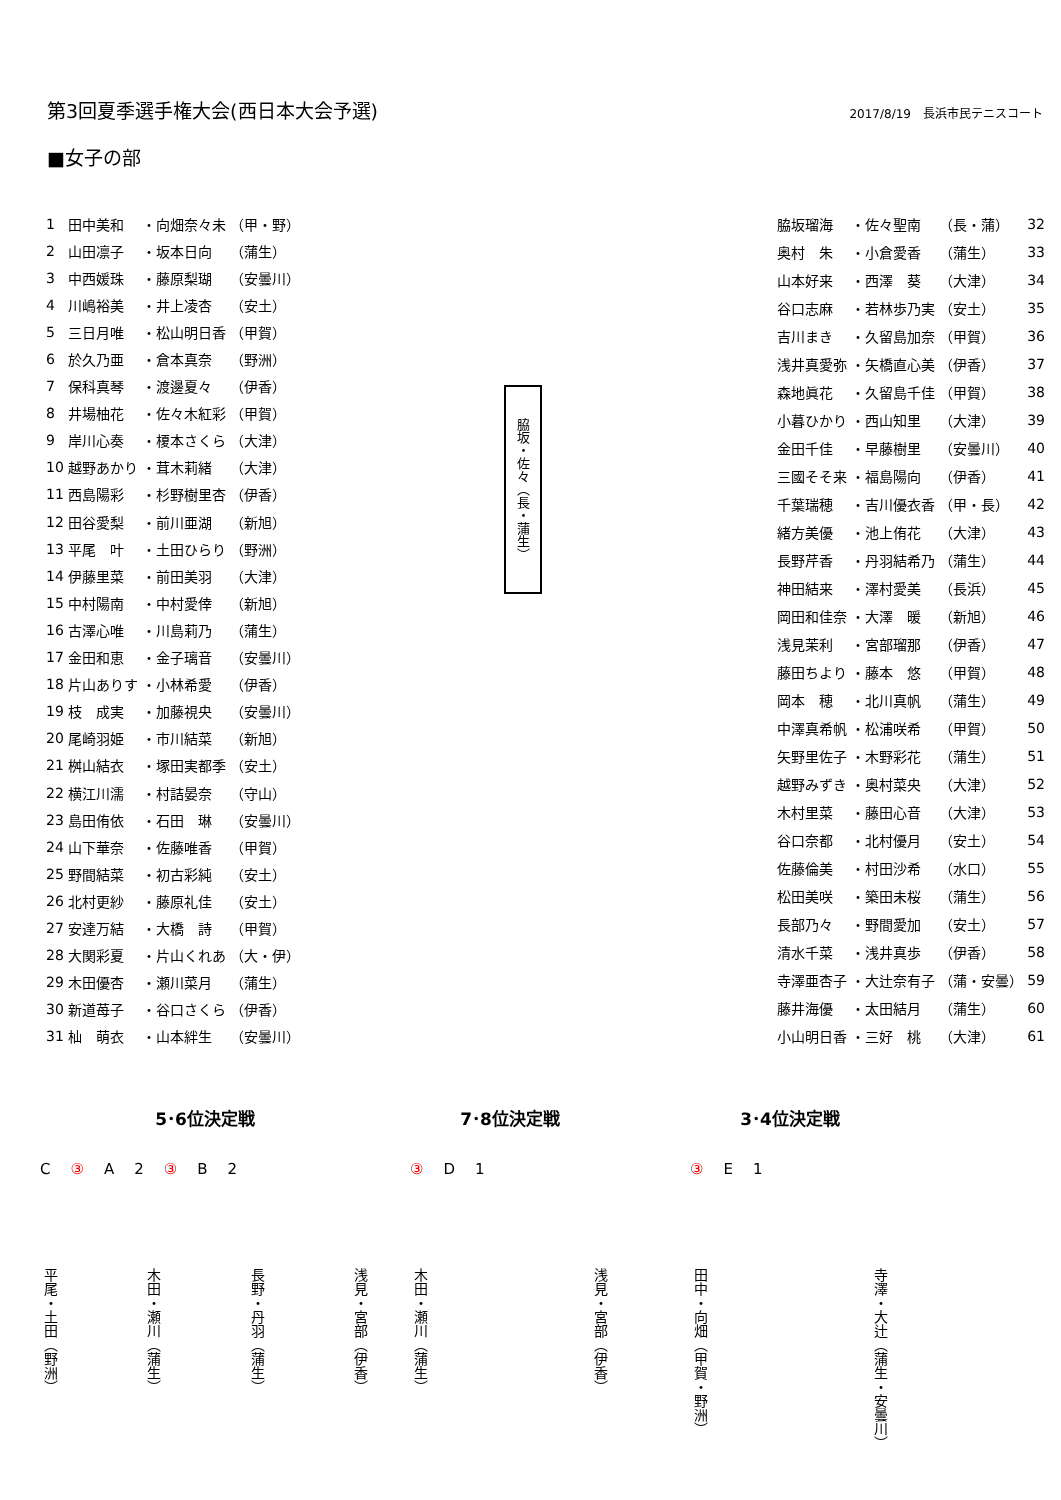第3回夏季選手権大会(西日本大会予選)
2017/8/19　長浜市民テニスコート
■女子の部
| 1 | 田中美和 | ・向畑奈々未 | （甲・野） |
| 2 | 山田凛子 | ・坂本日向 | （蒲生） |
| 3 | 中西媛珠 | ・藤原梨瑚 | （安曇川） |
| 4 | 川嶋裕美 | ・井上凌杏 | （安土） |
| 5 | 三日月唯 | ・松山明日香 | （甲賀） |
| 6 | 於久乃亜 | ・倉本真奈 | （野洲） |
| 7 | 保科真琴 | ・渡邊夏々 | （伊香） |
| 8 | 井場柚花 | ・佐々木紅彩 | （甲賀） |
| 9 | 岸川心奏 | ・榎本さくら | （大津） |
| 10 | 越野あかり | ・茸木莉緒 | （大津） |
| 11 | 西島陽彩 | ・杉野樹里杏 | （伊香） |
| 12 | 田谷愛梨 | ・前川亜湖 | （新旭） |
| 13 | 平尾 叶 | ・土田ひらり | （野洲） |
| 14 | 伊藤里菜 | ・前田美羽 | （大津） |
| 15 | 中村陽南 | ・中村愛倖 | （新旭） |
| 16 | 古澤心唯 | ・川島莉乃 | （蒲生） |
| 17 | 金田和恵 | ・金子璃音 | （安曇川） |
| 18 | 片山ありす | ・小林希愛 | （伊香） |
| 19 | 枝 成実 | ・加藤視央 | （安曇川） |
| 20 | 尾崎羽姫 | ・市川結菜 | （新旭） |
| 21 | 桝山結衣 | ・塚田実都季 | （安土） |
| 22 | 横江川濡 | ・村詰晏奈 | （守山） |
| 23 | 島田侑依 | ・石田 琳 | （安曇川） |
| 24 | 山下華奈 | ・佐藤唯香 | （甲賀） |
| 25 | 野間結菜 | ・初古彩純 | （安土） |
| 26 | 北村更紗 | ・藤原礼佳 | （安土） |
| 27 | 安達万結 | ・大橋 詩 | （甲賀） |
| 28 | 大関彩夏 | ・片山くれあ | （大・伊） |
| 29 | 木田優杏 | ・瀬川菜月 | （蒲生） |
| 30 | 新道苺子 | ・谷口さくら | （伊香） |
| 31 | 杣 萌衣 | ・山本絆生 | （安曇川） |
脇坂・佐々（長・蒲生）
| 脇坂瑠海 | ・佐々聖南 | （長・蒲） | 32 |
| 奥村 朱 | ・小倉愛香 | （蒲生） | 33 |
| 山本好来 | ・西澤 葵 | （大津） | 34 |
| 谷口志麻 | ・若林歩乃実 | （安土） | 35 |
| 吉川まき | ・久留島加奈 | （甲賀） | 36 |
| 浅井真愛弥 | ・矢橋直心美 | （伊香） | 37 |
| 森地眞花 | ・久留島千佳 | （甲賀） | 38 |
| 小暮ひかり | ・西山知里 | （大津） | 39 |
| 金田千佳 | ・早藤樹里 | （安曇川） | 40 |
| 三國そそ来 | ・福島陽向 | （伊香） | 41 |
| 千葉瑞穂 | ・吉川優衣香 | （甲・長） | 42 |
| 緒方美優 | ・池上侑花 | （大津） | 43 |
| 長野芹香 | ・丹羽結希乃 | （蒲生） | 44 |
| 神田結来 | ・澤村愛美 | （長浜） | 45 |
| 岡田和佳奈 | ・大澤 暖 | （新旭） | 46 |
| 浅見茉利 | ・宮部瑠那 | （伊香） | 47 |
| 藤田ちより | ・藤本 悠 | （甲賀） | 48 |
| 岡本 穂 | ・北川真帆 | （蒲生） | 49 |
| 中澤真希帆 | ・松浦咲希 | （甲賀） | 50 |
| 矢野里佐子 | ・木野彩花 | （蒲生） | 51 |
| 越野みずき | ・奥村菜央 | （大津） | 52 |
| 木村里菜 | ・藤田心音 | （大津） | 53 |
| 谷口奈都 | ・北村優月 | （安土） | 54 |
| 佐藤倫美 | ・村田沙希 | （水口） | 55 |
| 松田美咲 | ・築田未桜 | （蒲生） | 56 |
| 長部乃々 | ・野間愛加 | （安土） | 57 |
| 清水千菜 | ・浅井真歩 | （伊香） | 58 |
| 寺澤亜杏子 | ・大辻奈有子 | （蒲・安曇） | 59 |
| 藤井海優 | ・太田結月 | （蒲生） | 60 |
| 小山明日香 | ・三好 桃 | （大津） | 61 |
5･6位決定戦
C ③ A 2 ③ B 2
平尾・土田（野洲） 木田・瀬川（蒲生） 長野・丹羽（蒲生） 浅見・宮部（伊香）
7･8位決定戦
③ D 1
木田・瀬川（蒲生） 浅見・宮部（伊香）
3･4位決定戦
③ E 1
田中・向畑（甲賀・野洲） 寺澤・大辻（蒲生・安曇川）